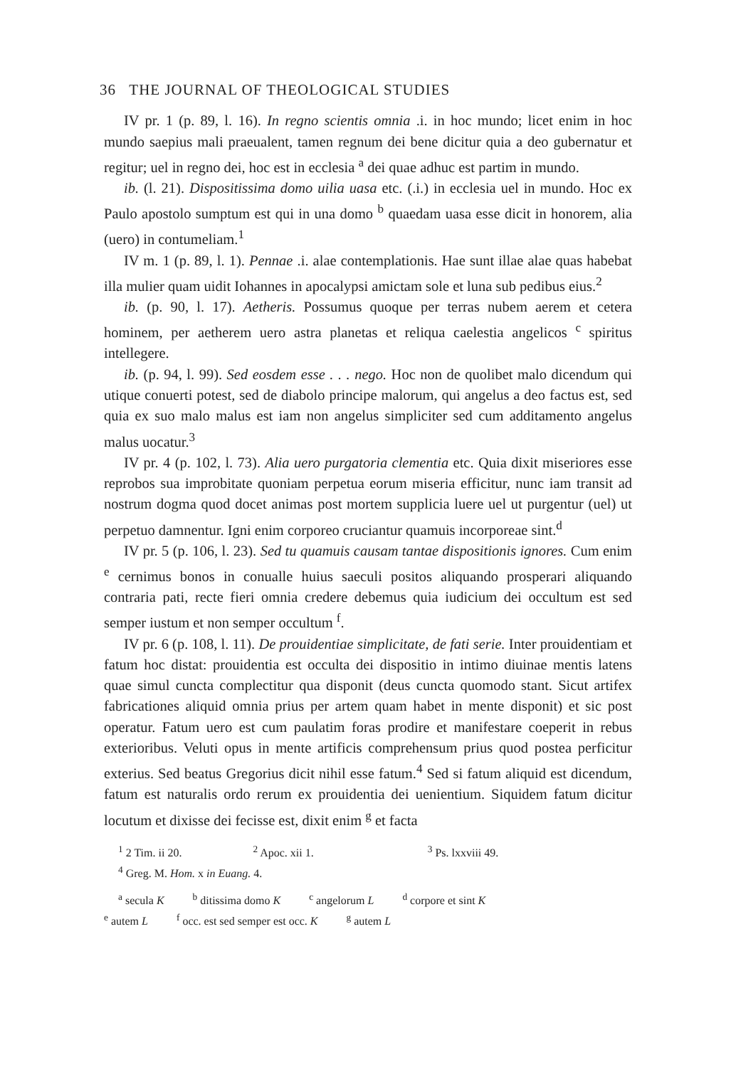36 THE JOURNAL OF THEOLOGICAL STUDIES
IV pr. 1 (p. 89, l. 16). In regno scientis omnia .i. in hoc mundo; licet enim in hoc mundo saepius mali praeualent, tamen regnum dei bene dicitur quia a deo gubernatur et regitur; uel in regno dei, hoc est in ecclesia <sup>a</sup> dei quae adhuc est partim in mundo.
ib. (l. 21). Dispositissima domo uilia uasa etc. (.i.) in ecclesia uel in mundo. Hoc ex Paulo apostolo sumptum est qui in una domo <sup>b</sup> quaedam uasa esse dicit in honorem, alia (uero) in contumeliam.<sup>1</sup>
IV m. 1 (p. 89, l. 1). Pennae .i. alae contemplationis. Hae sunt illae alae quas habebat illa mulier quam uidit Iohannes in apocalypsi amictam sole et luna sub pedibus eius.<sup>2</sup>
ib. (p. 90, l. 17). Aetheris. Possumus quoque per terras nubem aerem et cetera hominem, per aetherem uero astra planetas et reliqua caelestia angelicos <sup>c</sup> spiritus intellegere.
ib. (p. 94, l. 99). Sed eosdem esse . . . nego. Hoc non de quolibet malo dicendum qui utique conuerti potest, sed de diabolo principe malorum, qui angelus a deo factus est, sed quia ex suo malo malus est iam non angelus simpliciter sed cum additamento angelus malus uocatur.<sup>3</sup>
IV pr. 4 (p. 102, l. 73). Alia uero purgatoria clementia etc. Quia dixit miseriores esse reprobos sua improbitate quoniam perpetua eorum miseria efficitur, nunc iam transit ad nostrum dogma quod docet animas post mortem supplicia luere uel ut purgentur (uel) ut perpetuo damnentur. Igni enim corporeo cruciantur quamuis incorporeae sint.<sup>d</sup>
IV pr. 5 (p. 106, l. 23). Sed tu quamuis causam tantae dispositionis ignores. Cum enim <sup>e</sup> cernimus bonos in conualle huius saeculi positos aliquando prosperari aliquando contraria pati, recte fieri omnia credere debemus quia iudicium dei occultum est sed semper iustum et non semper occultum <sup>f</sup>.
IV pr. 6 (p. 108, l. 11). De prouidentiae simplicitate, de fati serie. Inter prouidentiam et fatum hoc distat: prouidentia est occulta dei dispositio in intimo diuinae mentis latens quae simul cuncta complectitur qua disponit (deus cuncta quomodo stant. Sicut artifex fabricationes aliquid omnia prius per artem quam habet in mente disponit) et sic post operatur. Fatum uero est cum paulatim foras prodire et manifestare coeperit in rebus exterioribus. Veluti opus in mente artificis comprehensum prius quod postea perficitur exterius. Sed beatus Gregorius dicit nihil esse fatum.<sup>4</sup> Sed si fatum aliquid est dicendum, fatum est naturalis ordo rerum ex prouidentia dei uenientium. Siquidem fatum dicitur locutum et dixisse dei fecisse est, dixit enim <sup>g</sup> et facta
<sup>1</sup> 2 Tim. ii 20. <sup>2</sup> Apoc. xii 1. <sup>3</sup> Ps. lxxviii 49.
<sup>4</sup> Greg. M. Hom. x in Euang. 4.
<sup>a</sup> secula K <sup>b</sup> ditissima domo K <sup>c</sup> angelorum L <sup>d</sup> corpore et sint K
<sup>e</sup> autem L <sup>f</sup> occ. est sed semper est occ. K <sup>g</sup> autem L